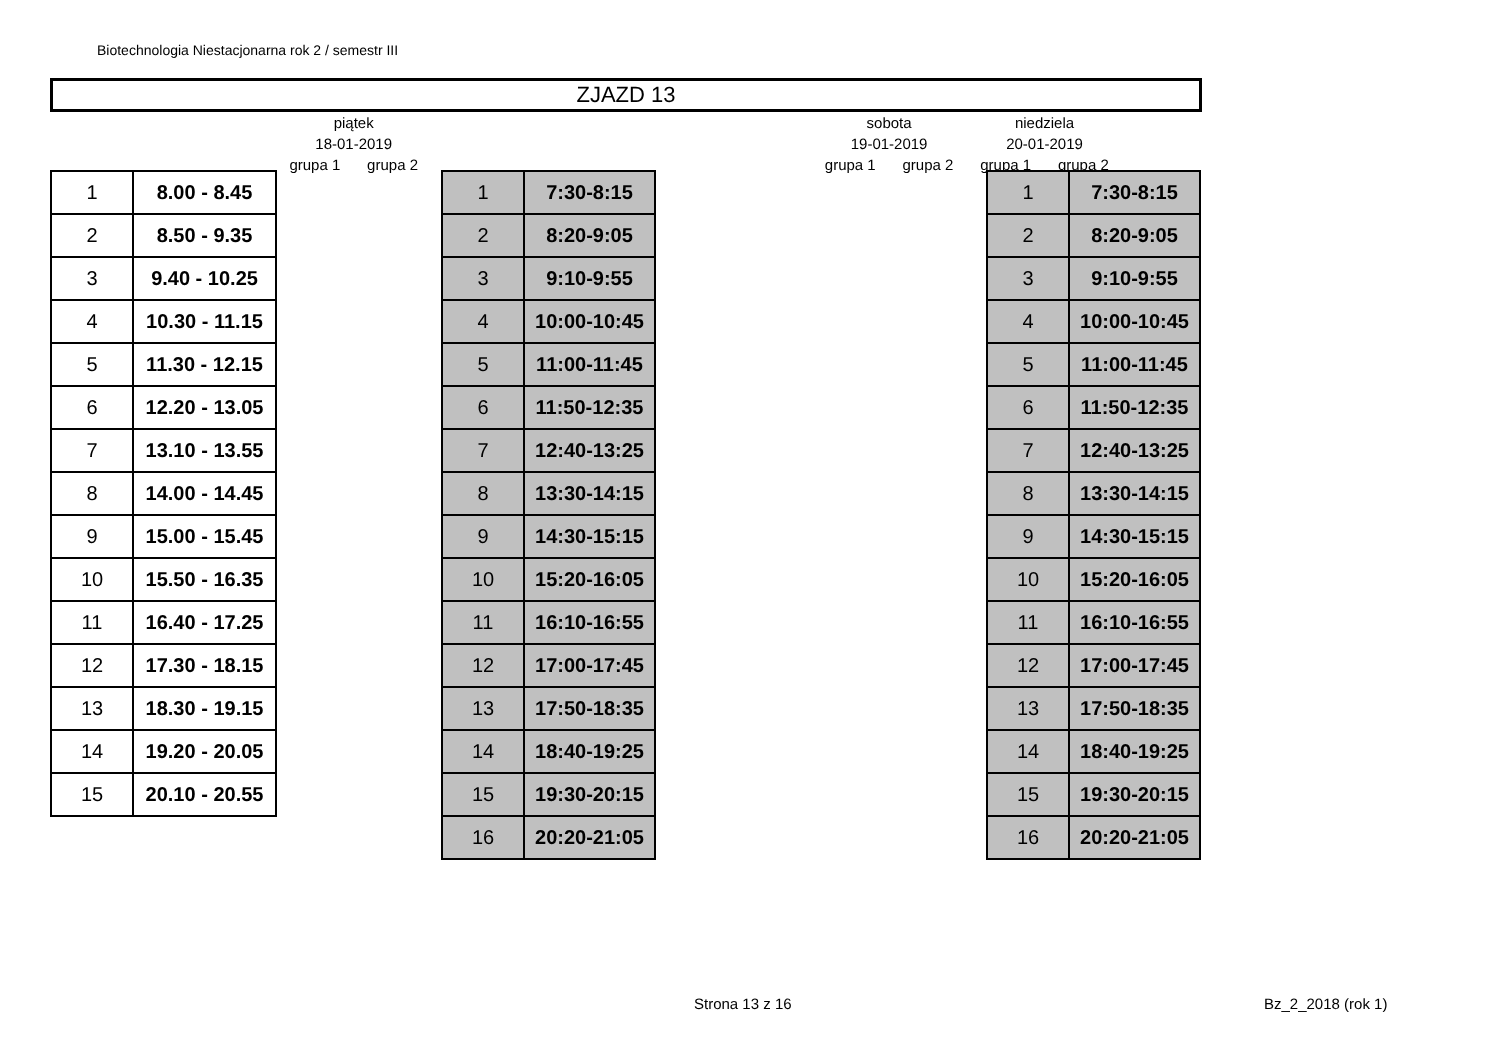Biotechnologia Niestacjonarna rok 2 / semestr III
ZJAZD 13
| | piątek | | | sobota | | niedziela | | |
| | 18-01-2019 | | | 19-01-2019 | | 20-01-2019 | | |
| | grupa 1 | grupa 2 | | grupa 1 | grupa 2 | grupa 1 | grupa 2 | |
| 1 | 8.00 - 8.45 |
| 2 | 8.50 - 9.35 |
| 3 | 9.40 - 10.25 |
| 4 | 10.30 - 11.15 |
| 5 | 11.30 - 12.15 |
| 6 | 12.20 - 13.05 |
| 7 | 13.10 - 13.55 |
| 8 | 14.00 - 14.45 |
| 9 | 15.00 - 15.45 |
| 10 | 15.50 - 16.35 |
| 11 | 16.40 - 17.25 |
| 12 | 17.30 - 18.15 |
| 13 | 18.30 - 19.15 |
| 14 | 19.20 - 20.05 |
| 15 | 20.10 - 20.55 |
| 1 | 7:30-8:15 |
| 2 | 8:20-9:05 |
| 3 | 9:10-9:55 |
| 4 | 10:00-10:45 |
| 5 | 11:00-11:45 |
| 6 | 11:50-12:35 |
| 7 | 12:40-13:25 |
| 8 | 13:30-14:15 |
| 9 | 14:30-15:15 |
| 10 | 15:20-16:05 |
| 11 | 16:10-16:55 |
| 12 | 17:00-17:45 |
| 13 | 17:50-18:35 |
| 14 | 18:40-19:25 |
| 15 | 19:30-20:15 |
| 16 | 20:20-21:05 |
| 1 | 7:30-8:15 |
| 2 | 8:20-9:05 |
| 3 | 9:10-9:55 |
| 4 | 10:00-10:45 |
| 5 | 11:00-11:45 |
| 6 | 11:50-12:35 |
| 7 | 12:40-13:25 |
| 8 | 13:30-14:15 |
| 9 | 14:30-15:15 |
| 10 | 15:20-16:05 |
| 11 | 16:10-16:55 |
| 12 | 17:00-17:45 |
| 13 | 17:50-18:35 |
| 14 | 18:40-19:25 |
| 15 | 19:30-20:15 |
| 16 | 20:20-21:05 |
Strona 13 z 16 Bz_2_2018 (rok 1)